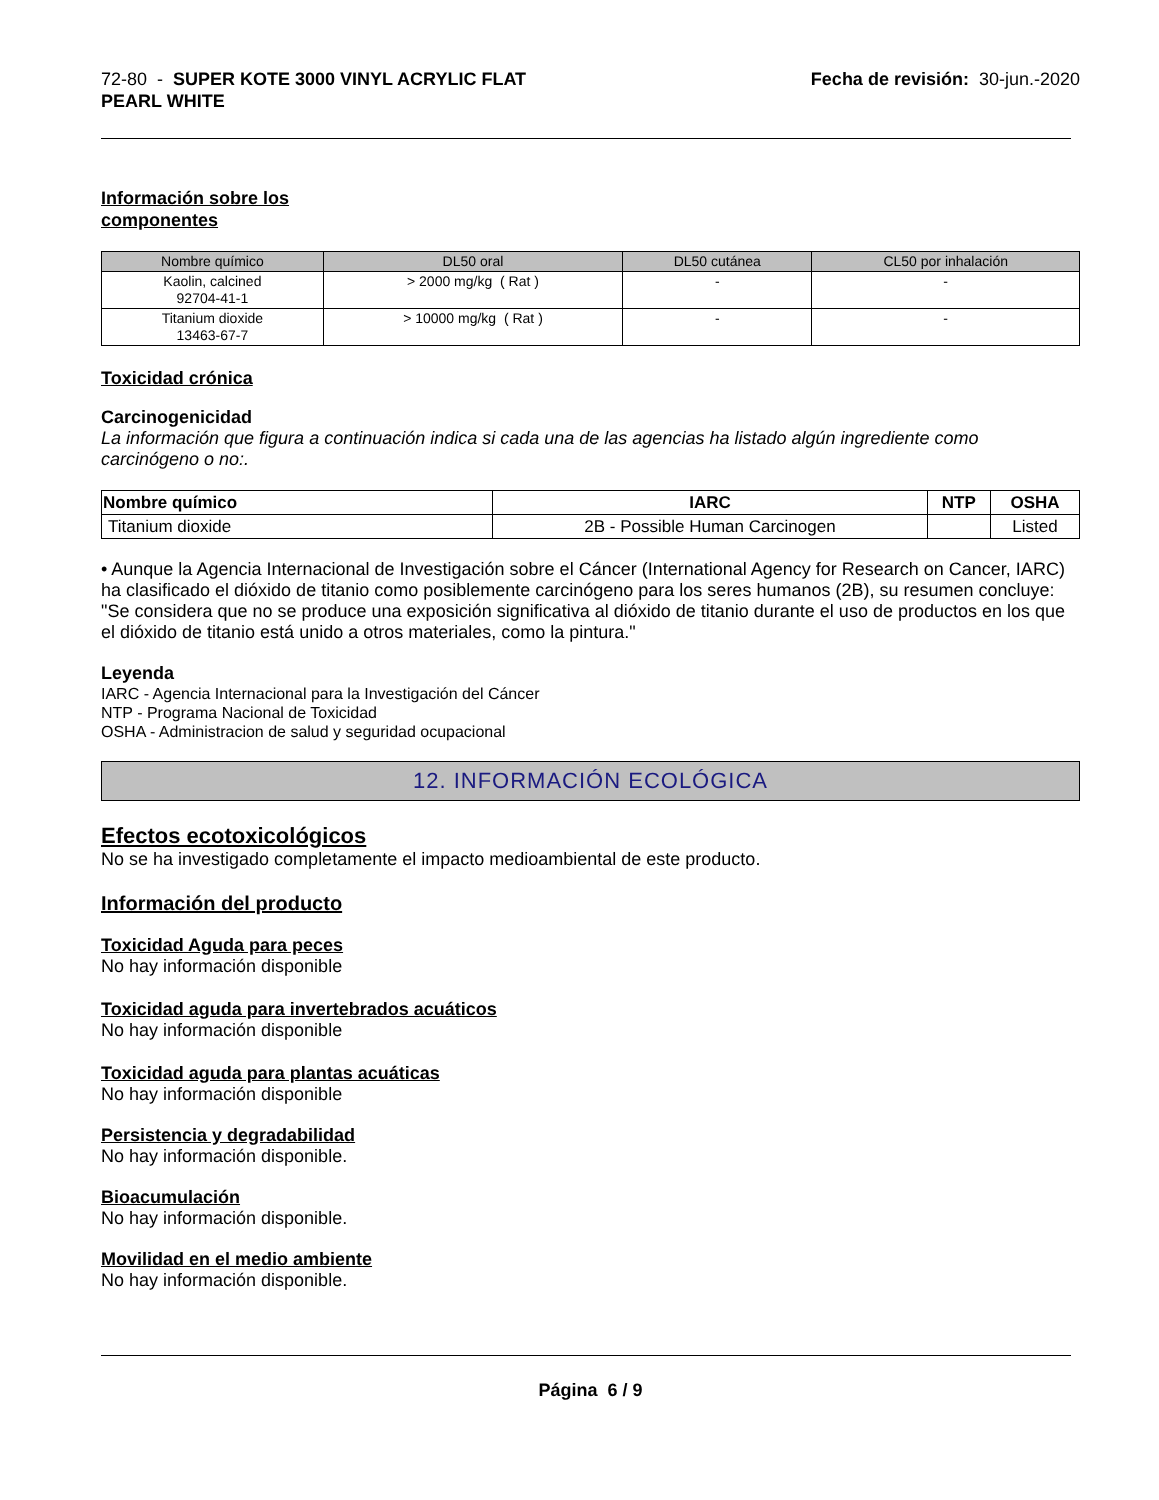72-80 - SUPER KOTE 3000 VINYL ACRYLIC FLAT
PEARL WHITE
Fecha de revisión: 30-jun.-2020
Información sobre los
componentes
| Nombre químico | DL50 oral | DL50 cutánea | CL50 por inhalación |
| --- | --- | --- | --- |
| Kaolin, calcined 92704-41-1 | > 2000 mg/kg ( Rat ) | - | - |
| Titanium dioxide 13463-67-7 | > 10000 mg/kg ( Rat ) | - | - |
Toxicidad crónica
Carcinogenicidad
La información que figura a continuación indica si cada una de las agencias ha listado algún ingrediente como carcinógeno o no:.
| Nombre químico | IARC | NTP | OSHA |
| --- | --- | --- | --- |
| Titanium dioxide | 2B - Possible Human Carcinogen | | Listed |
• Aunque la Agencia Internacional de Investigación sobre el Cáncer (International Agency for Research on Cancer, IARC) ha clasificado el dióxido de titanio como posiblemente carcinógeno para los seres humanos (2B), su resumen concluye: "Se considera que no se produce una exposición significativa al dióxido de titanio durante el uso de productos en los que el dióxido de titanio está unido a otros materiales, como la pintura."
Leyenda
IARC - Agencia Internacional para la Investigación del Cáncer
NTP - Programa Nacional de Toxicidad
OSHA - Administracion de salud y seguridad ocupacional
12. INFORMACIÓN ECOLÓGICA
Efectos ecotoxicológicos
No se ha investigado completamente el impacto medioambiental de este producto.
Información del producto
Toxicidad Aguda para peces
No hay información disponible
Toxicidad aguda para invertebrados acuáticos
No hay información disponible
Toxicidad aguda para plantas acuáticas
No hay información disponible
Persistencia y degradabilidad
No hay información disponible.
Bioacumulación
No hay información disponible.
Movilidad en el medio ambiente
No hay información disponible.
Página 6 / 9